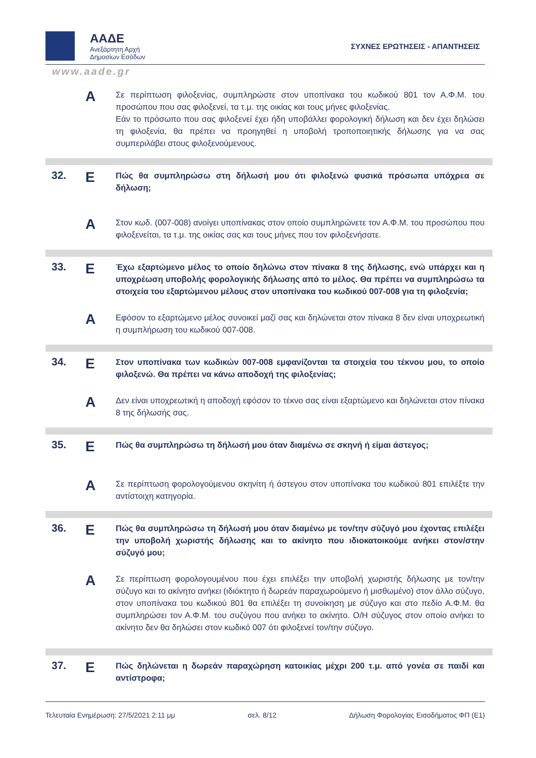ΑΑΔΕ
Ανεξάρτητη Αρχή
Δημοσίων Εσόδων
ΣΥΧΝΕΣ ΕΡΩΤΗΣΕΙΣ - ΑΠΑΝΤΗΣΕΙΣ
www.aade.gr
Α
Σε περίπτωση φιλοξενίας, συμπληρώστε στον υποπίνακα του κωδικού 801 τον Α.Φ.Μ. του προσώπου που σας φιλοξενεί, τα τ.μ. της οικίας και τους μήνες φιλοξενίας.
Εάν το πρόσωπο που σας φιλοξενεί έχει ήδη υποβάλλει φορολογική δήλωση και δεν έχει δηλώσει τη φιλοξενία, θα πρέπει να προηγηθεί η υποβολή τροποποιητικής δήλωσης για να σας συμπεριλάβει στους φιλοξενούμενους.
32.
Ε
Πώς θα συμπληρώσω στη δήλωσή μου ότι φιλοξενώ φυσικά πρόσωπα υπόχρεα σε δήλωση;
Α
Στον κωδ. (007-008) ανοίγει υποπίνακας στον οποίο συμπληρώνετε τον Α.Φ.Μ. του προσώπου που φιλοξενείται, τα τ.μ. της οικίας σας και τους μήνες που τον φιλοξενήσατε.
33.
Ε
Έχω εξαρτώμενο μέλος το οποίο δηλώνω στον πίνακα 8 της δήλωσης, ενώ υπάρχει και η υποχρέωση υποβολής φορολογικής δήλωσης από το μέλος. Θα πρέπει να συμπληρώσω τα στοιχεία του εξαρτώμενου μέλους στον υποπίνακα του κωδικού 007-008 για τη φιλοξενία;
Α
Εφόσον το εξαρτώμενο μέλος συνοικεί μαζί σας και δηλώνεται στον πίνακα 8 δεν είναι υποχρεωτική η συμπλήρωση του κωδικού 007-008.
34.
Ε
Στον υποπίνακα των κωδικών 007-008 εμφανίζονται τα στοιχεία του τέκνου μου, το οποίο φιλοξενώ. Θα πρέπει να κάνω αποδοχή της φιλοξενίας;
Α
Δεν είναι υποχρεωτική η αποδοχή εφόσον το τέκνο σας είναι εξαρτώμενο και δηλώνεται στον πίνακα 8 της δήλωσής σας.
35.
Ε
Πώς θα συμπληρώσω τη δήλωσή μου όταν διαμένω σε σκηνή ή είμαι άστεγος;
Α
Σε περίπτωση φορολογούμενου σκηνίτη ή άστεγου στον υποπίνακα του κωδικού 801 επιλέξτε την αντίστοιχη κατηγορία.
36.
Ε
Πώς θα συμπληρώσω τη δήλωσή μου όταν διαμένω με τον/την σύζυγό μου έχοντας επιλέξει την υποβολή χωριστής δήλωσης και το ακίνητο που ιδιοκατοικούμε ανήκει στον/στην σύζυγό μου;
Α
Σε περίπτωση φορολογουμένου που έχει επιλέξει την υποβολή χωριστής δήλωσης με τον/την σύζυγο και το ακίνητο ανήκει (ιδιόκτητο ή δωρεάν παραχωρούμενο ή μισθωμένο) στον άλλο σύζυγο, στον υποπίνακα του κωδικού 801 θα επιλέξει τη συνοίκηση με σύζυγο και στο πεδίο Α.Φ.Μ. θα συμπληρώσει τον Α.Φ.Μ. του συζύγου που ανήκει το ακίνητο. Ο/Η σύζυγος στον οποίο ανήκει το ακίνητο δεν θα δηλώσει στον κωδικό 007 ότι φιλοξενεί τον/την σύζυγο.
37.
Ε
Πώς δηλώνεται η δωρεάν παραχώρηση κατοικίας μέχρι 200 τ.μ. από γονέα σε παιδί και αντίστροφα;
Τελευταία Ενημέρωση: 27/5/2021 2:11 μμ σελ. 8/12 Δήλωση Φορολογίας Εισοδήματος ΦΠ (Ε1)